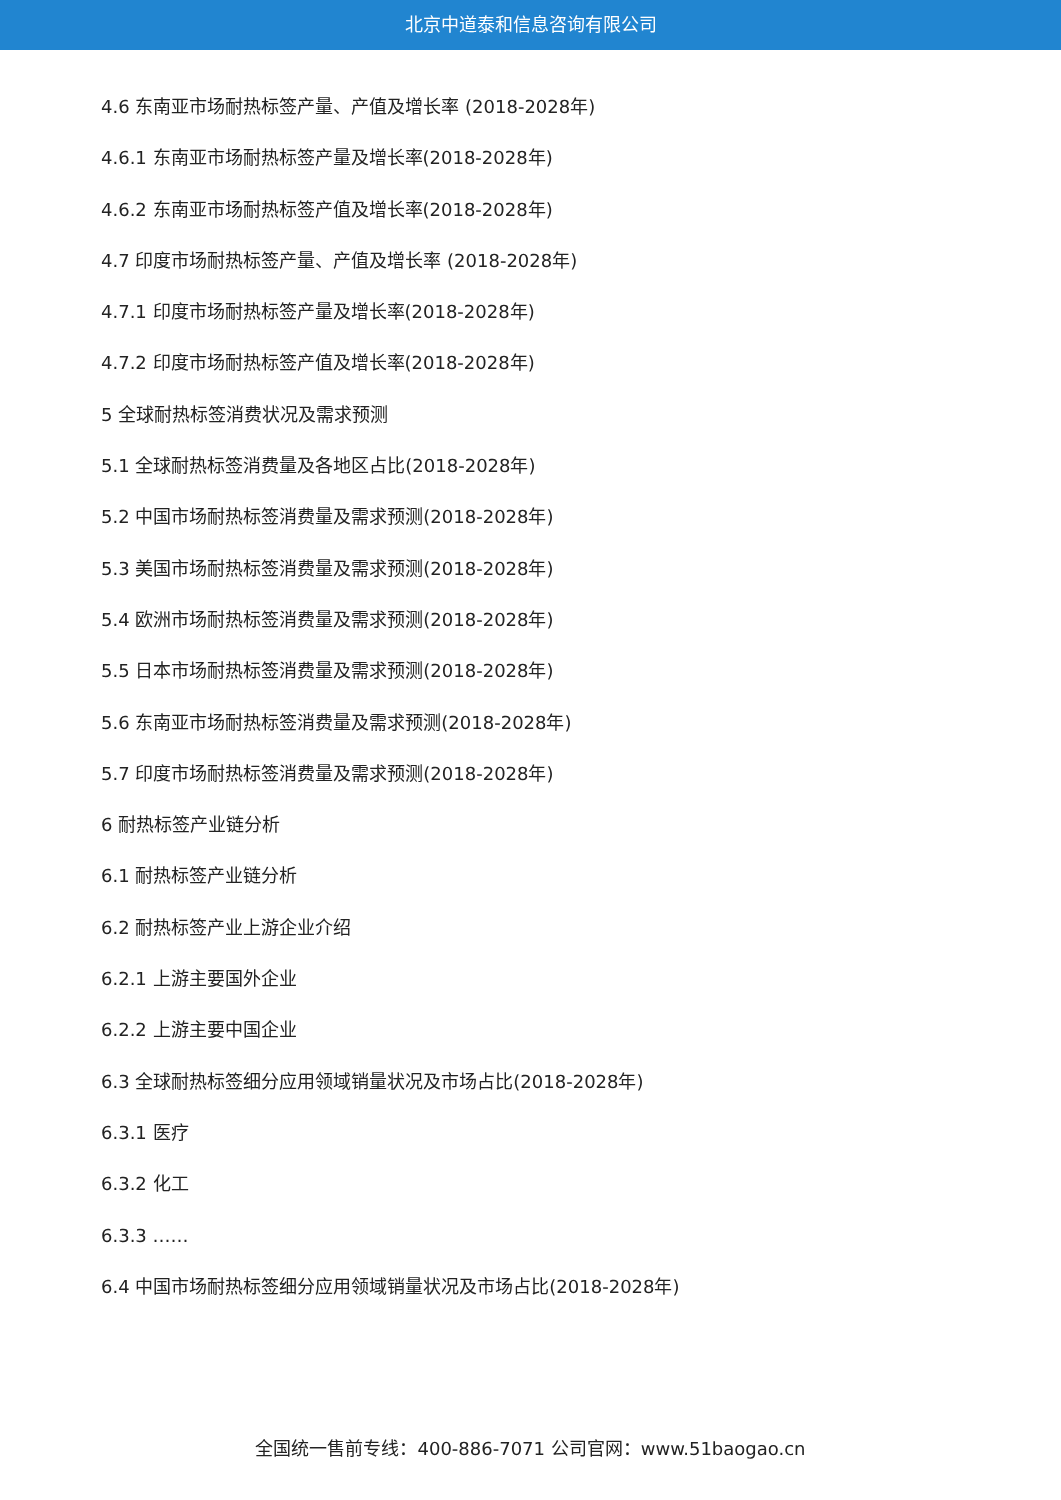北京中道泰和信息咨询有限公司
4.6 东南亚市场耐热标签产量、产值及增长率 (2018-2028年)
4.6.1 东南亚市场耐热标签产量及增长率(2018-2028年)
4.6.2 东南亚市场耐热标签产值及增长率(2018-2028年)
4.7 印度市场耐热标签产量、产值及增长率 (2018-2028年)
4.7.1 印度市场耐热标签产量及增长率(2018-2028年)
4.7.2 印度市场耐热标签产值及增长率(2018-2028年)
5 全球耐热标签消费状况及需求预测
5.1 全球耐热标签消费量及各地区占比(2018-2028年)
5.2 中国市场耐热标签消费量及需求预测(2018-2028年)
5.3 美国市场耐热标签消费量及需求预测(2018-2028年)
5.4 欧洲市场耐热标签消费量及需求预测(2018-2028年)
5.5 日本市场耐热标签消费量及需求预测(2018-2028年)
5.6 东南亚市场耐热标签消费量及需求预测(2018-2028年)
5.7 印度市场耐热标签消费量及需求预测(2018-2028年)
6 耐热标签产业链分析
6.1 耐热标签产业链分析
6.2 耐热标签产业上游企业介绍
6.2.1 上游主要国外企业
6.2.2 上游主要中国企业
6.3 全球耐热标签细分应用领域销量状况及市场占比(2018-2028年)
6.3.1 医疗
6.3.2 化工
6.3.3 ……
6.4 中国市场耐热标签细分应用领域销量状况及市场占比(2018-2028年)
全国统一售前专线：400-886-7071 公司官网：www.51baogao.cn